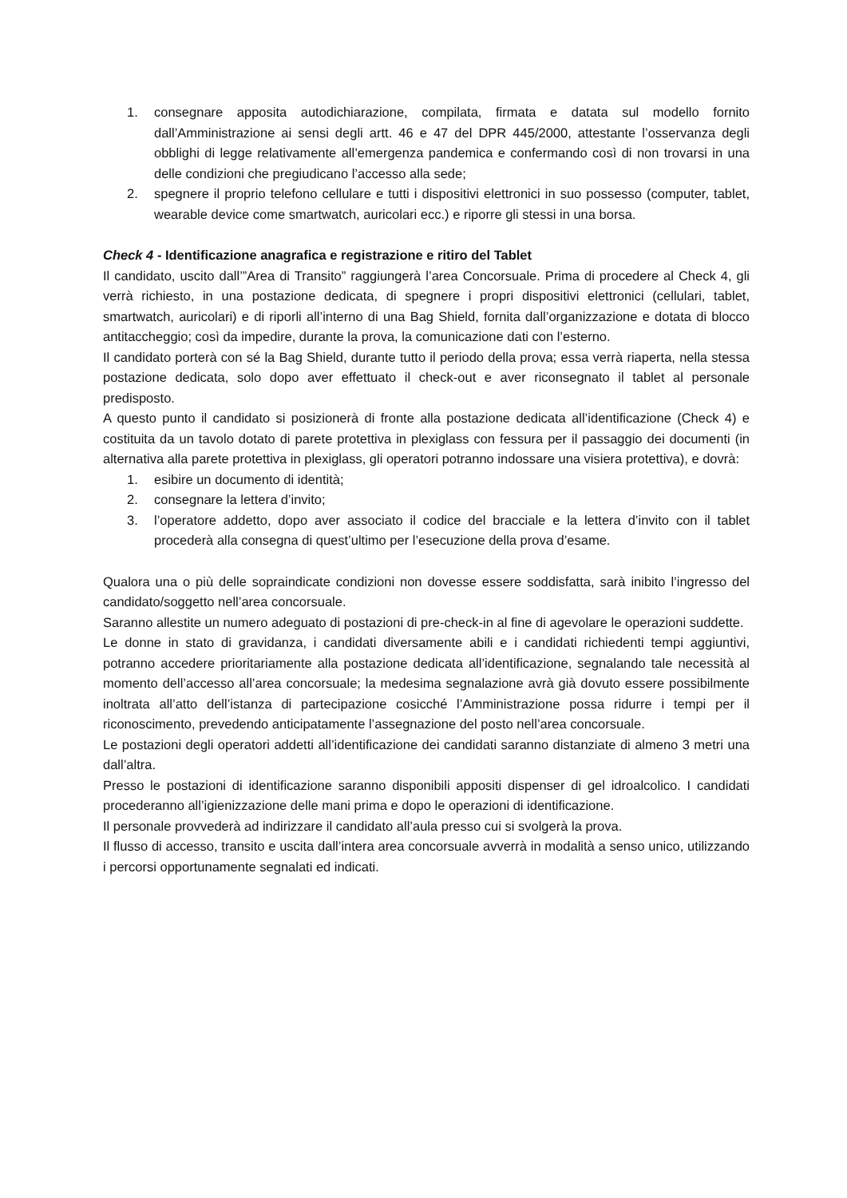1. consegnare apposita autodichiarazione, compilata, firmata e datata sul modello fornito dall’Amministrazione ai sensi degli artt. 46 e 47 del DPR 445/2000, attestante l’osservanza degli obblighi di legge relativamente all’emergenza pandemica e confermando così di non trovarsi in una delle condizioni che pregiudicano l’accesso alla sede;
2. spegnere il proprio telefono cellulare e tutti i dispositivi elettronici in suo possesso (computer, tablet, wearable device come smartwatch, auricolari ecc.) e riporre gli stessi in una borsa.
Check 4 - Identificazione anagrafica e registrazione e ritiro del Tablet
Il candidato, uscito dall’”Area di Transito” raggiungerà l’area Concorsuale. Prima di procedere al Check 4, gli verrà richiesto, in una postazione dedicata, di spegnere i propri dispositivi elettronici (cellulari, tablet, smartwatch, auricolari) e di riporli all’interno di una Bag Shield, fornita dall’organizzazione e dotata di blocco antitaccheggio; così da impedire, durante la prova, la comunicazione dati con l’esterno.
Il candidato porterà con sé la Bag Shield, durante tutto il periodo della prova; essa verrà riaperta, nella stessa postazione dedicata, solo dopo aver effettuato il check-out e aver riconsegnato il tablet al personale predisposto.
A questo punto il candidato si posizionerà di fronte alla postazione dedicata all’identificazione (Check 4) e costituita da un tavolo dotato di parete protettiva in plexiglass con fessura per il passaggio dei documenti (in alternativa alla parete protettiva in plexiglass, gli operatori potranno indossare una visiera protettiva), e dovrà:
1. esibire un documento di identità;
2. consegnare la lettera d’invito;
3. l’operatore addetto, dopo aver associato il codice del bracciale e la lettera d’invito con il tablet procederà alla consegna di quest’ultimo per l’esecuzione della prova d’esame.
Qualora una o più delle sopraindicate condizioni non dovesse essere soddisfatta, sarà inibito l’ingresso del candidato/soggetto nell’area concorsuale.
Saranno allestite un numero adeguato di postazioni di pre-check-in al fine di agevolare le operazioni suddette.
Le donne in stato di gravidanza, i candidati diversamente abili e i candidati richiedenti tempi aggiuntivi, potranno accedere prioritariamente alla postazione dedicata all’identificazione, segnalando tale necessità al momento dell’accesso all’area concorsuale; la medesima segnalazione avrà già dovuto essere possibilmente inoltrata all’atto dell’istanza di partecipazione cosicché l’Amministrazione possa ridurre i tempi per il riconoscimento, prevedendo anticipatamente l’assegnazione del posto nell’area concorsuale.
Le postazioni degli operatori addetti all’identificazione dei candidati saranno distanziate di almeno 3 metri una dall’altra.
Presso le postazioni di identificazione saranno disponibili appositi dispenser di gel idroalcolico. I candidati procederanno all’igienizzazione delle mani prima e dopo le operazioni di identificazione.
Il personale provvederà ad indirizzare il candidato all’aula presso cui si svolgerà la prova.
Il flusso di accesso, transito e uscita dall’intera area concorsuale avverrà in modalità a senso unico, utilizzando i percorsi opportunamente segnalati ed indicati.